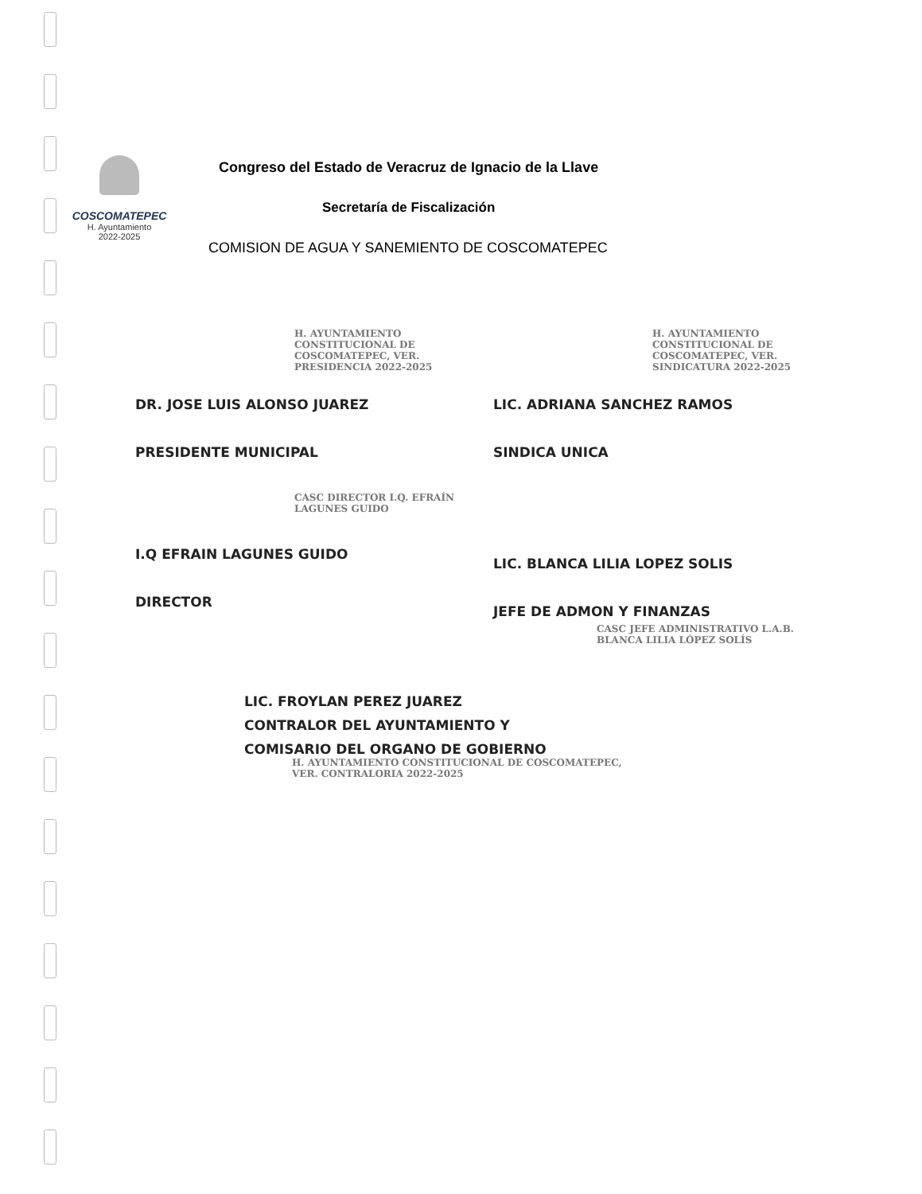COSCOMATEPEC
H. Ayuntamiento
2022-2025
Congreso del Estado de Veracruz de Ignacio de la Llave
Secretaría de Fiscalización
COMISION DE AGUA Y SANEMIENTO DE COSCOMATEPEC
H. AYUNTAMIENTO CONSTITUCIONAL DE COSCOMATEPEC, VER. PRESIDENCIA 2022-2025
DR. JOSE LUIS ALONSO JUAREZ
PRESIDENTE MUNICIPAL
CASC DIRECTOR I.Q. EFRAÍN LAGUNES GUIDO
I.Q EFRAIN LAGUNES GUIDO
DIRECTOR
H. AYUNTAMIENTO CONSTITUCIONAL DE COSCOMATEPEC, VER. SINDICATURA 2022-2025
LIC. ADRIANA SANCHEZ RAMOS
SINDICA UNICA
LIC. BLANCA LILIA LOPEZ SOLIS
JEFE DE ADMON Y FINANZAS
CASC JEFE ADMINISTRATIVO L.A.B. BLANCA LILIA LÓPEZ SOLÍS
LIC. FROYLAN PEREZ JUAREZ
CONTRALOR DEL AYUNTAMIENTO Y
COMISARIO DEL ORGANO DE GOBIERNO
H. AYUNTAMIENTO CONSTITUCIONAL DE COSCOMATEPEC, VER. CONTRALORIA 2022-2025